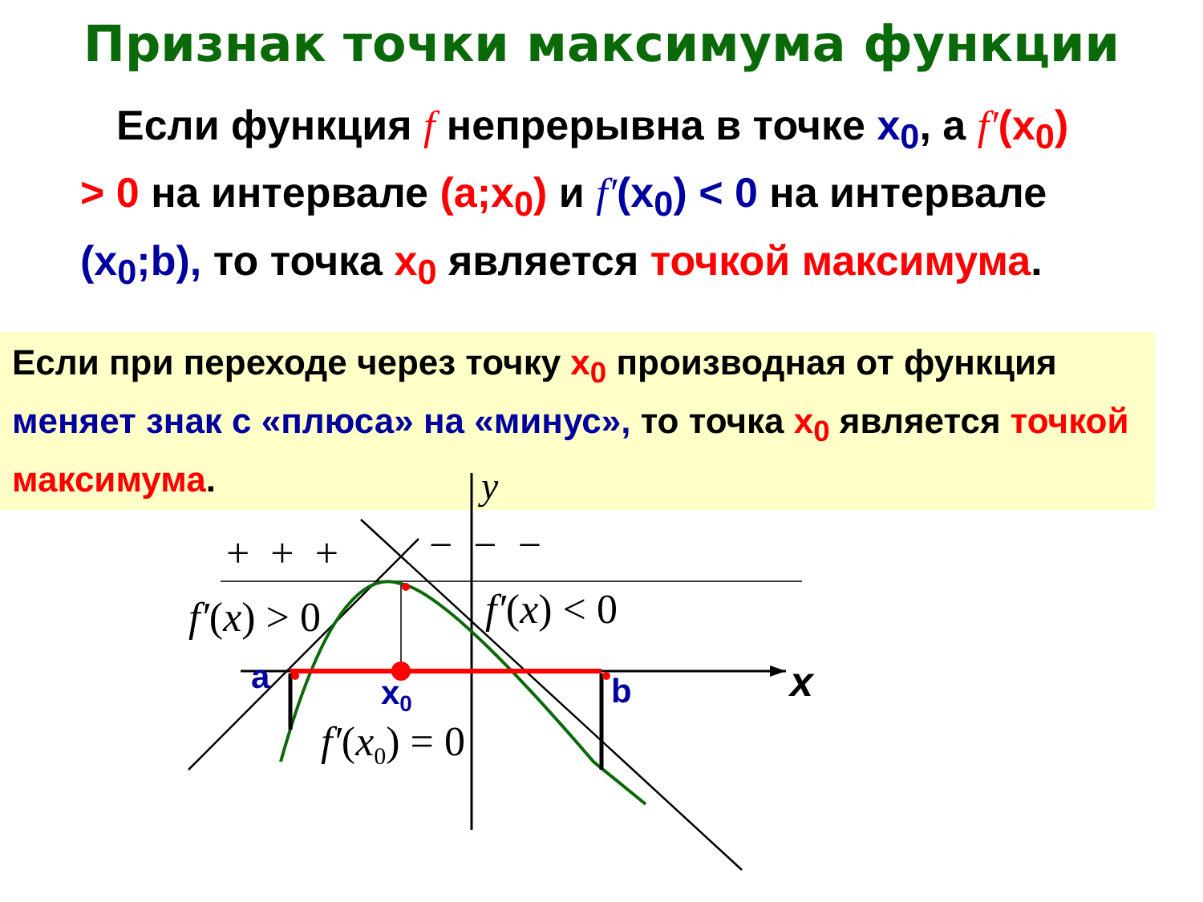Признак точки максимума функции
Если функция f непрерывна в точке x<sub>0</sub>, а f′(x<sub>0</sub>) > 0 на интервале (a;x<sub>0</sub>) и f′(x<sub>0</sub>) < 0 на интервале (x<sub>0</sub>;b), то точка x<sub>0</sub> является точкой максимума.
Если при переходе через точку x<sub>0</sub> производная от функция меняет знак с «плюса» на «минус», то точка x<sub>0</sub> является точкой максимума.
y
+ + + − − −
f′(x) > 0 f′(x) < 0
x
a x<sub>0</sub> b
f′(x<sub>0</sub>) = 0